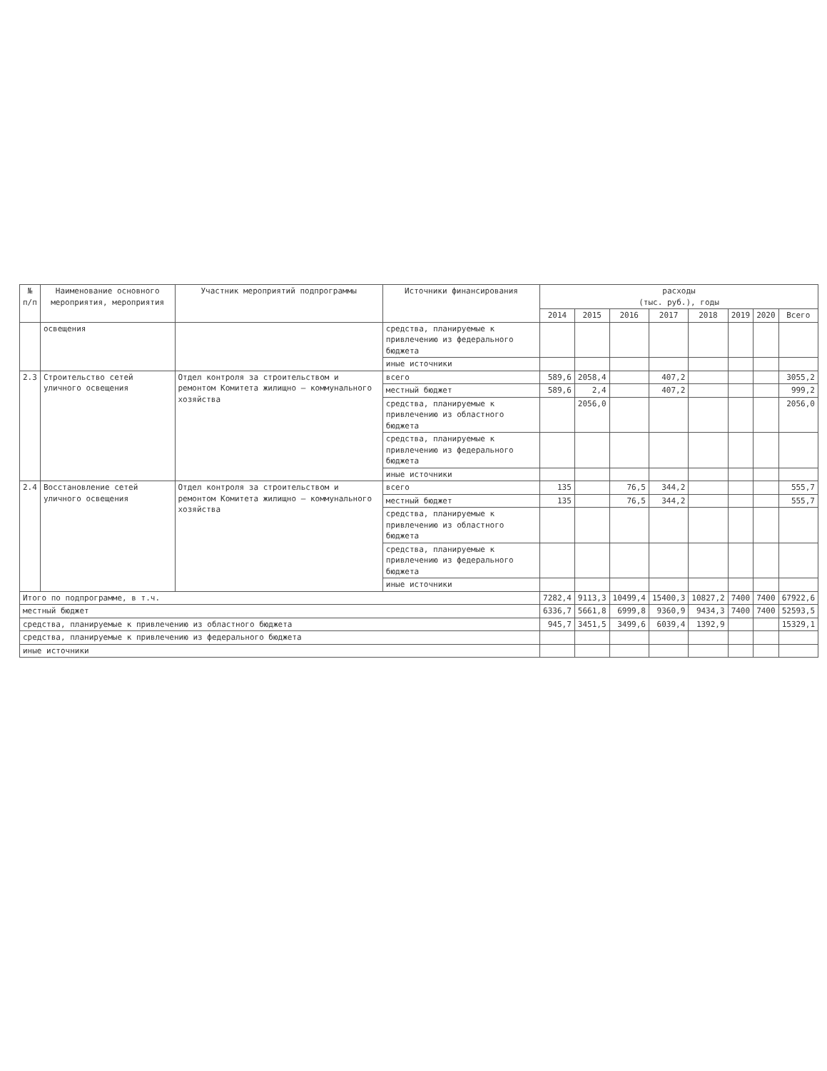| № п/п | Наименование основного мероприятия, мероприятия | Участник мероприятий подпрограммы | Источники финансирования | расходы (тыс. руб.), годы | | | | | | | |
| --- | --- | --- | --- | --- | --- | --- | --- | --- | --- | --- | --- |
| | | | | 2014 | 2015 | 2016 | 2017 | 2018 | 2019 | 2020 | Всего |
| | освещения | | средства, планируемые к привлечению из федерального бюджета | | | | | | | | |
| | | | иные источники | | | | | | | | |
| 2.3 | Строительство сетей уличного освещения | Отдел контроля за строительством и ремонтом Комитета жилищно – коммунального хозяйства | всего | 589,6 | 2058,4 | | 407,2 | | | | 3055,2 |
| | | | местный бюджет | 589,6 | 2,4 | | 407,2 | | | | 999,2 |
| | | | средства, планируемые к привлечению из областного бюджета | | 2056,0 | | | | | | 2056,0 |
| | | | средства, планируемые к привлечению из федерального бюджета | | | | | | | | |
| | | | иные источники | | | | | | | | |
| 2.4 | Восстановление сетей уличного освещения | Отдел контроля за строительством и ремонтом Комитета жилищно – коммунального хозяйства | всего | 135 | | 76,5 | 344,2 | | | | 555,7 |
| | | | местный бюджет | 135 | | 76,5 | 344,2 | | | | 555,7 |
| | | | средства, планируемые к привлечению из областного бюджета | | | | | | | | |
| | | | средства, планируемые к привлечению из федерального бюджета | | | | | | | | |
| | | | иные источники | | | | | | | | |
| Итого по подпрограмме, в т.ч. | | | | 7282,4 | 9113,3 | 10499,4 | 15400,3 | 10827,2 | 7400 | 7400 | 67922,6 |
| местный бюджет | | | | 6336,7 | 5661,8 | 6999,8 | 9360,9 | 9434,3 | 7400 | 7400 | 52593,5 |
| средства, планируемые к привлечению из областного бюджета | | | | 945,7 | 3451,5 | 3499,6 | 6039,4 | 1392,9 | | | 15329,1 |
| средства, планируемые к привлечению из федерального бюджета | | | | | | | | | | | |
| иные источники | | | | | | | | | | | |